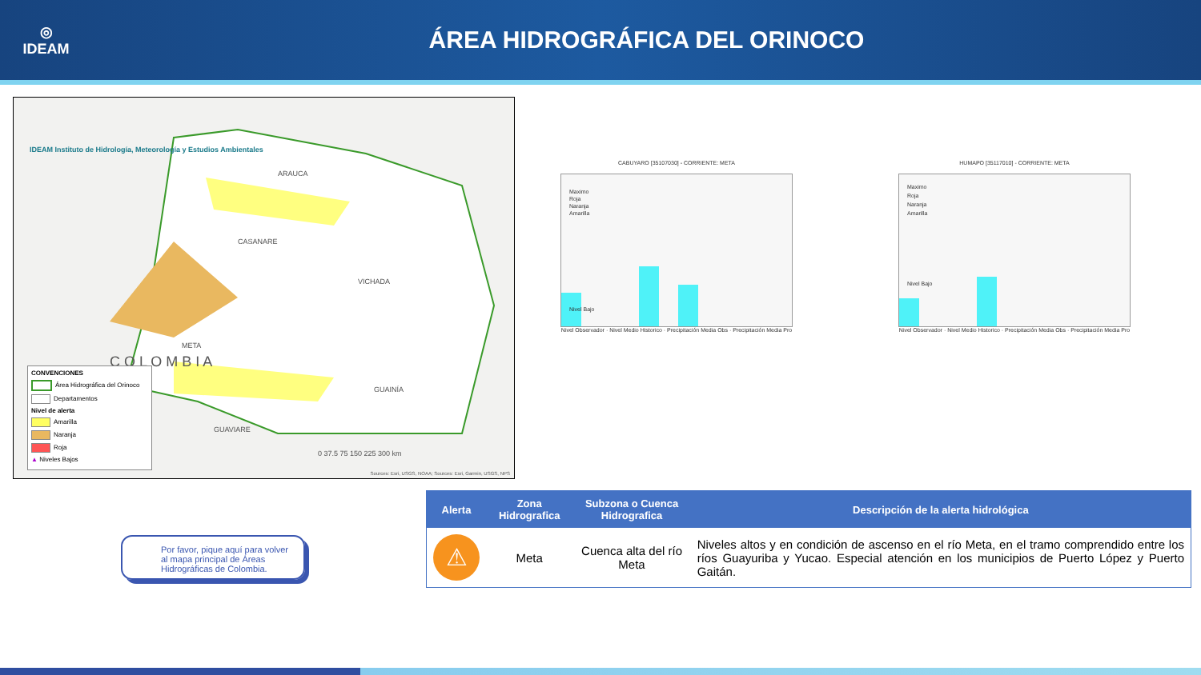◎
IDEAM
ÁREA HIDROGRÁFICA DEL ORINOCO
IDEAM Instituto de Hidrología, Meteorología y Estudios Ambientales
ARAUCA
CASANARE
VICHADA
META
C O L O M B I A
GUAINÍA
GUAVIARE
0 37.5 75 150 225 300 km
Sources: Esri, USGS, NOAA; Sources: Esri, Garmin, USGS, NPS
CONVENCIONES
Área Hidrográfica del Orinoco
Departamentos
Nivel de alerta
Amarilla
Naranja
Roja
▲ Niveles Bajos
CABUYARO [35107030] - CORRIENTE: META
Maximo
Roja
Naranja
Amarilla
Nivel Bajo
Nivel Observador · Nivel Medio Historico · Precipitación Media Obs · Precipitación Media Pro
HUMAPO [35117010] - CORRIENTE: META
Maximo
Roja
Naranja
Amarilla
Nivel Bajo
Nivel Observador · Nivel Medio Historico · Precipitación Media Obs · Precipitación Media Pro
Por favor, pique aquí para volver al mapa principal de Áreas Hidrográficas de Colombia.
| Alerta | Zona Hidrografica | Subzona o Cuenca Hidrografica | Descripción de la alerta hidrológica |
| --- | --- | --- | --- |
| ⚠ | Meta | Cuenca alta del río Meta | Niveles altos y en condición de ascenso en el río Meta, en el tramo comprendido entre los ríos Guayuriba y Yucao. Especial atención en los municipios de Puerto López y Puerto Gaitán. |